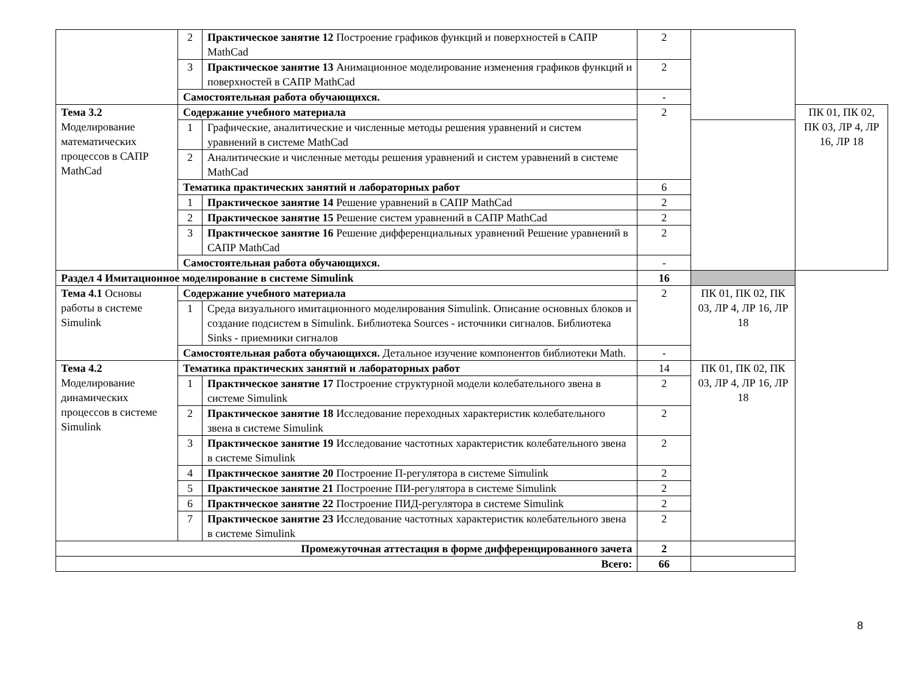| | 2 | Практическое занятие 12 Построение графиков функций и поверхностей в САПР MathCad | 2 | | |
| | 3 | Практическое занятие 13 Анимационное моделирование изменения графиков функций и поверхностей в САПР MathCad | 2 | | |
| | Самостоятельная работа обучающихся. | | - | | |
| Тема 3.2 Моделирование математических процессов в САПР MathCad | Содержание учебного материала | | 2 | | ПК 01, ПК 02, ПК 03, ЛР 4, ЛР 16, ЛР 18 |
| | 1 | Графические, аналитические и численные методы решения уравнений и систем уравнений в системе MathCad | | | |
| | 2 | Аналитические и численные методы решения уравнений и систем уравнений в системе MathCad | | | |
| | Тематика практических занятий и лабораторных работ | | 6 | | |
| | 1 | Практическое занятие 14 Решение уравнений в САПР MathCad | 2 | | |
| | 2 | Практическое занятие 15 Решение систем уравнений в САПР MathCad | 2 | | |
| | 3 | Практическое занятие 16 Решение дифференциальных уравнений Решение уравнений в САПР MathCad | 2 | | |
| | Самостоятельная работа обучающихся. | | - | | |
| Раздел 4 Имитационное моделирование в системе Simulink | | | 16 | | |
| Тема 4.1 Основы работы в системе Simulink | Содержание учебного материала | | 2 | ПК 01, ПК 02, ПК 03, ЛР 4, ЛР 16, ЛР 18 | |
| | 1 | Среда визуального имитационного моделирования Simulink. Описание основных блоков и создание подсистем в Simulink. Библиотека Sources - источники сигналов. Библиотека Sinks - приемники сигналов | | | |
| | Самостоятельная работа обучающихся. Детальное изучение компонентов библиотеки Math. | | - | | |
| Тема 4.2 Моделирование динамических процессов в системе Simulink | Тематика практических занятий и лабораторных работ | | 14 | ПК 01, ПК 02, ПК 03, ЛР 4, ЛР 16, ЛР 18 | |
| | 1 | Практическое занятие 17 Построение структурной модели колебательного звена в системе Simulink | 2 | | |
| | 2 | Практическое занятие 18 Исследование переходных характеристик колебательного звена в системе Simulink | 2 | | |
| | 3 | Практическое занятие 19 Исследование частотных характеристик колебательного звена в системе Simulink | 2 | | |
| | 4 | Практическое занятие 20 Построение П-регулятора в системе Simulink | 2 | | |
| | 5 | Практическое занятие 21 Построение ПИ-регулятора в системе Simulink | 2 | | |
| | 6 | Практическое занятие 22 Построение ПИД-регулятора в системе Simulink | 2 | | |
| | 7 | Практическое занятие 23 Исследование частотных характеристик колебательного звена в системе Simulink | 2 | | |
| Промежуточная аттестация в форме дифференцированного зачета | | | 2 | | |
| Всего: | | | 66 | | |
8